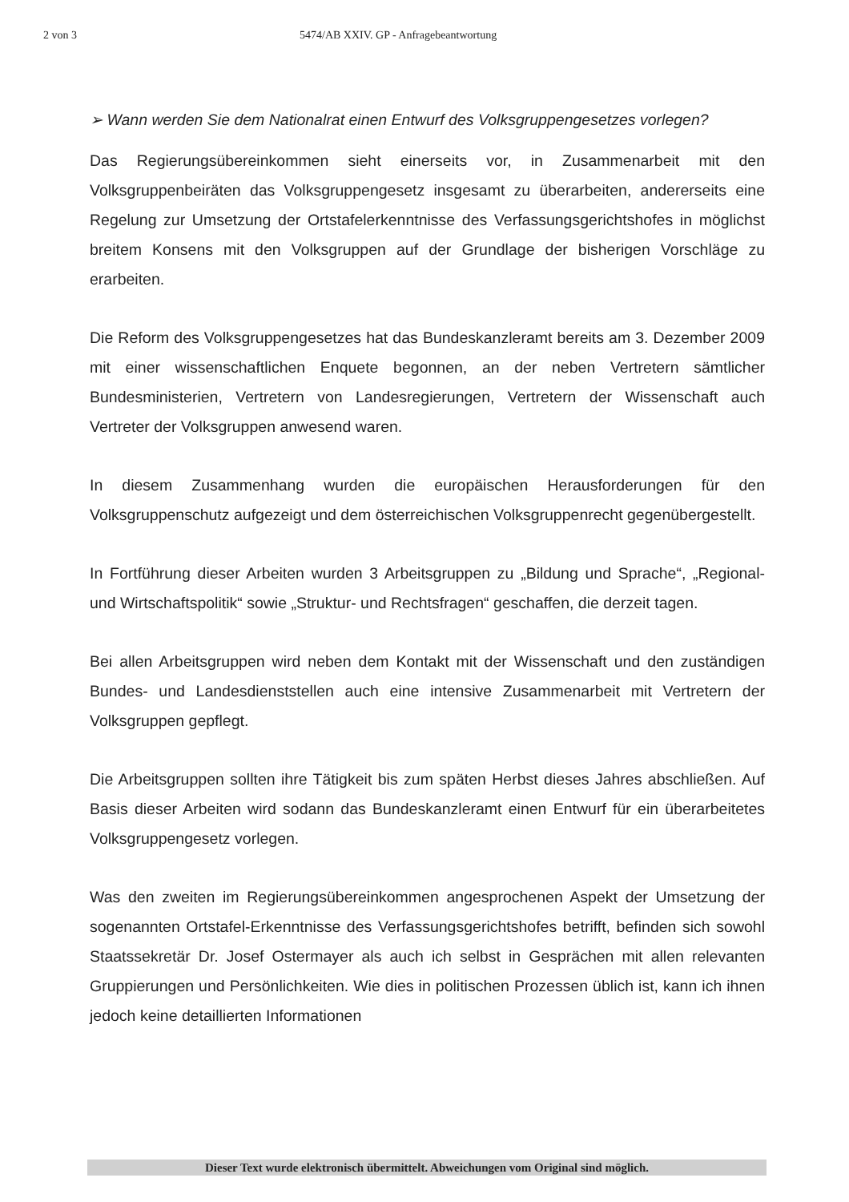2 von 3 5474/AB XXIV. GP - Anfragebeantwortung
➢ Wann werden Sie dem Nationalrat einen Entwurf des Volksgruppengesetzes vorlegen?
Das Regierungsübereinkommen sieht einerseits vor, in Zusammenarbeit mit den Volksgruppenbeiräten das Volksgruppengesetz insgesamt zu überarbeiten, andererseits eine Regelung zur Umsetzung der Ortstafelerkenntnisse des Verfassungsgerichtshofes in möglichst breitem Konsens mit den Volksgruppen auf der Grundlage der bisherigen Vorschläge zu erarbeiten.
Die Reform des Volksgruppengesetzes hat das Bundeskanzleramt bereits am 3. Dezember 2009 mit einer wissenschaftlichen Enquete begonnen, an der neben Vertretern sämtlicher Bundesministerien, Vertretern von Landesregierungen, Vertretern der Wissenschaft auch Vertreter der Volksgruppen anwesend waren.
In diesem Zusammenhang wurden die europäischen Herausforderungen für den Volksgruppenschutz aufgezeigt und dem österreichischen Volksgruppenrecht gegenübergestellt.
In Fortführung dieser Arbeiten wurden 3 Arbeitsgruppen zu „Bildung und Sprache“, „Regional- und Wirtschaftspolitik“ sowie „Struktur- und Rechtsfragen“ geschaffen, die derzeit tagen.
Bei allen Arbeitsgruppen wird neben dem Kontakt mit der Wissenschaft und den zuständigen Bundes- und Landesdienststellen auch eine intensive Zusammenarbeit mit Vertretern der Volksgruppen gepflegt.
Die Arbeitsgruppen sollten ihre Tätigkeit bis zum späten Herbst dieses Jahres abschließen. Auf Basis dieser Arbeiten wird sodann das Bundeskanzleramt einen Entwurf für ein überarbeitetes Volksgruppengesetz vorlegen.
Was den zweiten im Regierungsübereinkommen angesprochenen Aspekt der Umsetzung der sogenannten Ortstafel-Erkenntnisse des Verfassungsgerichtshofes betrifft, befinden sich sowohl Staatssekretär Dr. Josef Ostermayer als auch ich selbst in Gesprächen mit allen relevanten Gruppierungen und Persönlichkeiten. Wie dies in politischen Prozessen üblich ist, kann ich ihnen jedoch keine detaillierten Informationen
Dieser Text wurde elektronisch übermittelt. Abweichungen vom Original sind möglich.